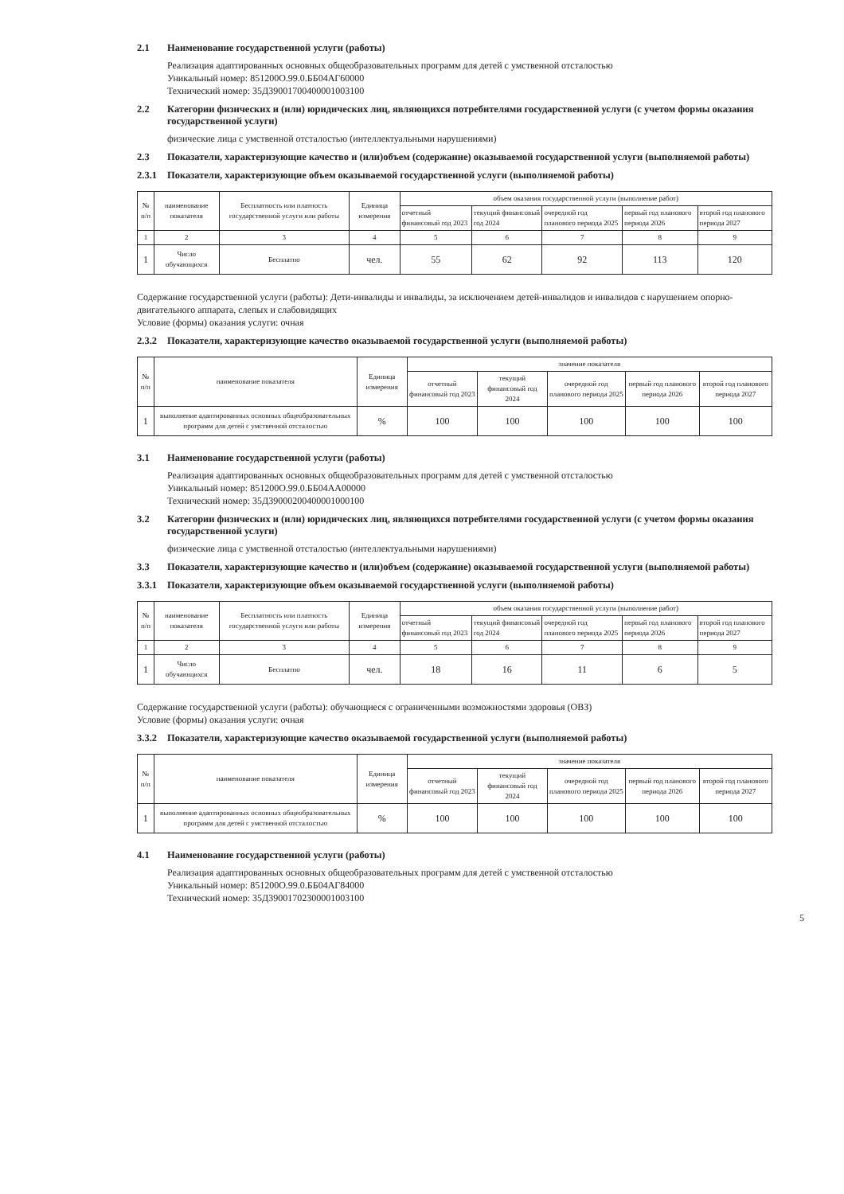2.1 Наименование государственной услуги (работы)
Реализация адаптированных основных общеобразовательных программ для детей с умственной отсталостью
Уникальный номер: 851200О.99.0.ББ04АГ60000
Технический номер: 35Д39001700400001003100
2.2 Категории физических и (или) юридических лиц, являющихся потребителями государственной услуги (с учетом формы оказания государственной услуги)
физические лица с умственной отсталостью (интеллектуальными нарушениями)
2.3 Показатели, характеризующие качество и (или)объем (содержание) оказываемой государственной услуги (выполняемой работы)
2.3.1 Показатели, характеризующие объем оказываемой государственной услуги (выполняемой работы)
| № п/п | наименование показателя | Бесплатность или платность государственной услуги или работы | Единица измерения | объем оказания государственной услуги (выполнение работ) | | | | |
| --- | --- | --- | --- | --- | --- | --- | --- | --- |
| | | | | отчетный финансовый год 2023 | текущий финансовый год 2024 | очередной год планового периода 2025 | первый год планового периода 2026 | второй год планового периода 2027 |
| 1 | 2 | 3 | 4 | 5 | 6 | 7 | 8 | 9 |
| 1 | Число обучающихся | Бесплатно | чел. | 55 | 62 | 92 | 113 | 120 |
Содержание государственной услуги (работы): Дети-инвалиды и инвалиды, за исключением детей-инвалидов и инвалидов с нарушением опорно-двигательного аппарата, слепых и слабовидящих
Условие (формы) оказания услуги: очная
2.3.2 Показатели, характеризующие качество оказываемой государственной услуги (выполняемой работы)
| № п/п | наименование показателя | Единица измерения | значение показателя | | | | |
| --- | --- | --- | --- | --- | --- | --- | --- |
| | | | отчетный финансовый год 2023 | текущий финансовый год 2024 | очередной год планового периода 2025 | первый год планового периода 2026 | второй год планового периода 2027 |
| 1 | выполнение адаптированных основных общеобразовательных программ для детей с умственной отсталостью | % | 100 | 100 | 100 | 100 | 100 |
3.1 Наименование государственной услуги (работы)
Реализация адаптированных основных общеобразовательных программ для детей с умственной отсталостью
Уникальный номер: 851200О.99.0.ББ04АА00000
Технический номер: 35Д39000200400001000100
3.2 Категории физических и (или) юридических лиц, являющихся потребителями государственной услуги (с учетом формы оказания государственной услуги)
физические лица с умственной отсталостью (интеллектуальными нарушениями)
3.3 Показатели, характеризующие качество и (или)объем (содержание) оказываемой государственной услуги (выполняемой работы)
3.3.1 Показатели, характеризующие объем оказываемой государственной услуги (выполняемой работы)
| № п/п | наименование показателя | Бесплатность или платность государственной услуги или работы | Единица измерения | объем оказания государственной услуги (выполнение работ) | | | | |
| --- | --- | --- | --- | --- | --- | --- | --- | --- |
| | | | | отчетный финансовый год 2023 | текущий финансовый год 2024 | очередной год планового периода 2025 | первый год планового периода 2026 | второй год планового периода 2027 |
| 1 | 2 | 3 | 4 | 5 | 6 | 7 | 8 | 9 |
| 1 | Число обучающихся | Бесплатно | чел. | 18 | 16 | 11 | 6 | 5 |
Содержание государственной услуги (работы): обучающиеся с ограниченными возможностями здоровья (ОВЗ)
Условие (формы) оказания услуги: очная
3.3.2 Показатели, характеризующие качество оказываемой государственной услуги (выполняемой работы)
| № п/п | наименование показателя | Единица измерения | значение показателя | | | | |
| --- | --- | --- | --- | --- | --- | --- | --- |
| | | | отчетный финансовый год 2023 | текущий финансовый год 2024 | очередной год планового периода 2025 | первый год планового периода 2026 | второй год планового периода 2027 |
| 1 | выполнение адаптированных основных общеобразовательных программ для детей с умственной отсталостью | % | 100 | 100 | 100 | 100 | 100 |
4.1 Наименование государственной услуги (работы)
Реализация адаптированных основных общеобразовательных программ для детей с умственной отсталостью
Уникальный номер: 851200О.99.0.ББ04АГ84000
Технический номер: 35Д39001702300001003100
5